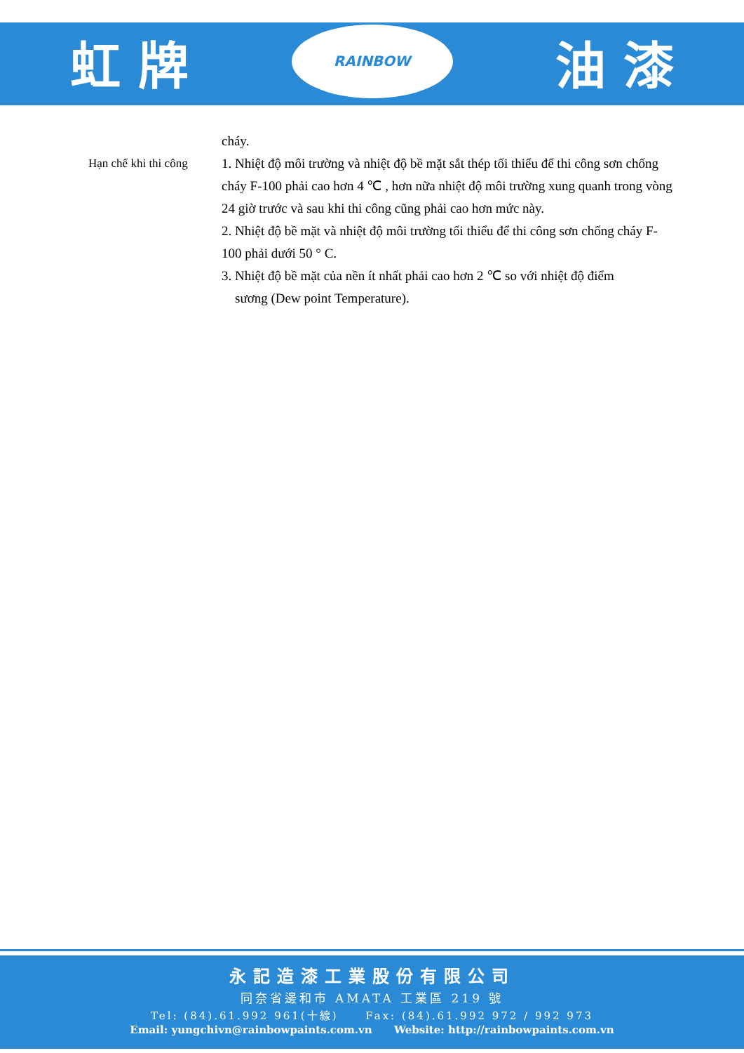虹 牌
RAINBOW
油 漆
cháy.
Hạn chế khi thi công 1. Nhiệt độ môi trường và nhiệt độ bề mặt sắt thép tối thiểu để thi công sơn chống cháy F-100 phải cao hơn 4 ℃ , hơn nữa nhiệt độ môi trường xung quanh trong vòng 24 giờ trước và sau khi thi công cũng phải cao hơn mức này.
2. Nhiệt độ bề mặt và nhiệt độ môi trường tối thiểu để thi công sơn chống cháy F-100 phải dưới 50 ° C.
3. Nhiệt độ bề mặt của nền ít nhất phải cao hơn 2 ℃ so với nhiệt độ điểm
sương (Dew point Temperature).
永記造漆工業股份有限公司
同奈省邊和市 AMATA 工業區 219 號
Tel: (84).61.992 961(十線) Fax: (84).61.992 972 / 992 973
Email: yungchivn@rainbowpaints.com.vn Website: http://rainbowpaints.com.vn